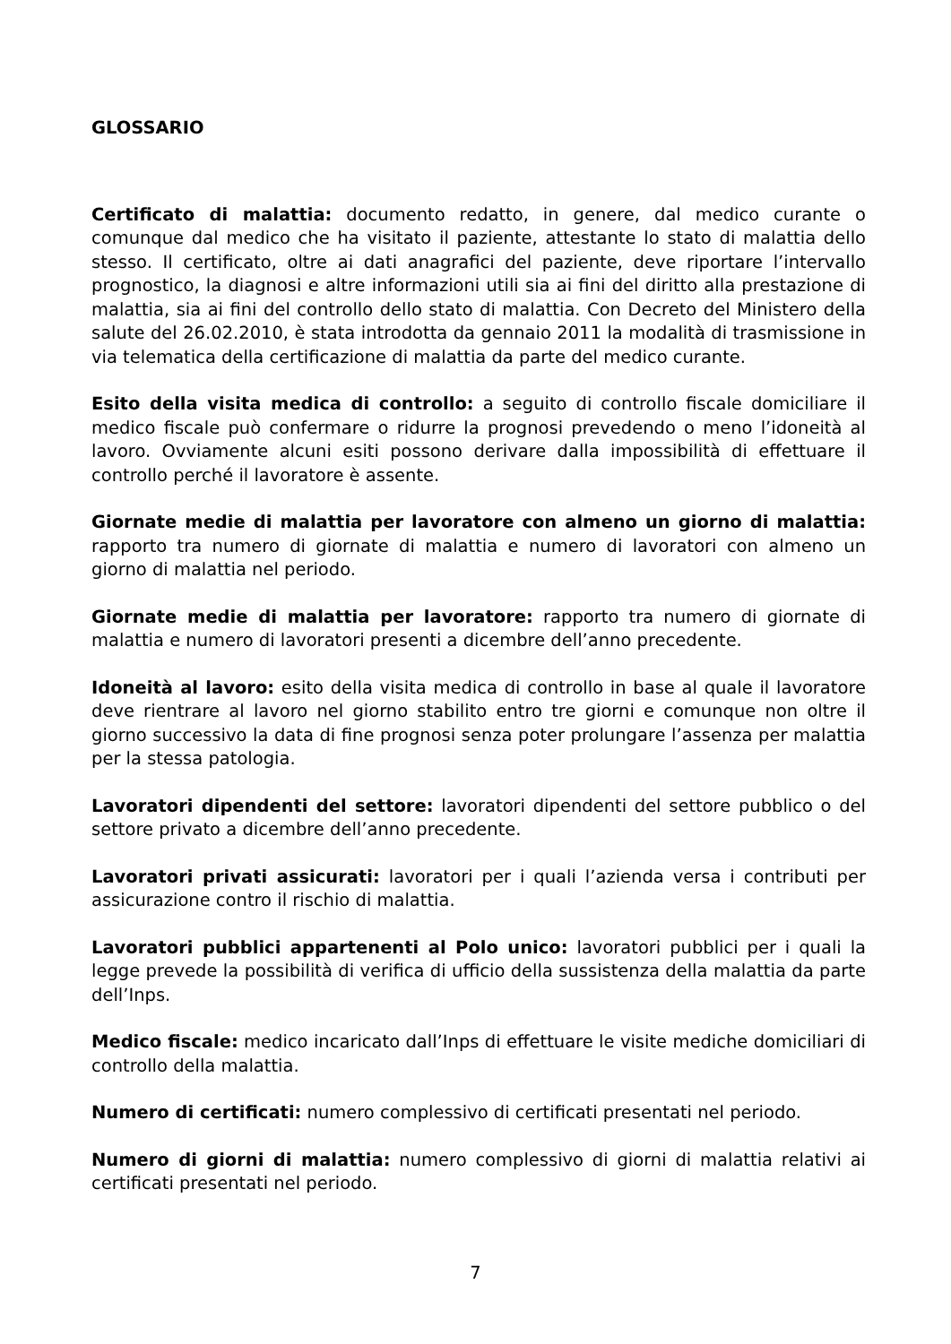GLOSSARIO
Certificato di malattia: documento redatto, in genere, dal medico curante o comunque dal medico che ha visitato il paziente, attestante lo stato di malattia dello stesso. Il certificato, oltre ai dati anagrafici del paziente, deve riportare l’intervallo prognostico, la diagnosi e altre informazioni utili sia ai fini del diritto alla prestazione di malattia, sia ai fini del controllo dello stato di malattia. Con Decreto del Ministero della salute del 26.02.2010, è stata introdotta da gennaio 2011 la modalità di trasmissione in via telematica della certificazione di malattia da parte del medico curante.
Esito della visita medica di controllo: a seguito di controllo fiscale domiciliare il medico fiscale può confermare o ridurre la prognosi prevedendo o meno l’idoneità al lavoro. Ovviamente alcuni esiti possono derivare dalla impossibilità di effettuare il controllo perché il lavoratore è assente.
Giornate medie di malattia per lavoratore con almeno un giorno di malattia: rapporto tra numero di giornate di malattia e numero di lavoratori con almeno un giorno di malattia nel periodo.
Giornate medie di malattia per lavoratore: rapporto tra numero di giornate di malattia e numero di lavoratori presenti a dicembre dell’anno precedente.
Idoneità al lavoro: esito della visita medica di controllo in base al quale il lavoratore deve rientrare al lavoro nel giorno stabilito entro tre giorni e comunque non oltre il giorno successivo la data di fine prognosi senza poter prolungare l’assenza per malattia per la stessa patologia.
Lavoratori dipendenti del settore: lavoratori dipendenti del settore pubblico o del settore privato a dicembre dell’anno precedente.
Lavoratori privati assicurati: lavoratori per i quali l’azienda versa i contributi per assicurazione contro il rischio di malattia.
Lavoratori pubblici appartenenti al Polo unico: lavoratori pubblici per i quali la legge prevede la possibilità di verifica di ufficio della sussistenza della malattia da parte dell’Inps.
Medico fiscale: medico incaricato dall’Inps di effettuare le visite mediche domiciliari di controllo della malattia.
Numero di certificati: numero complessivo di certificati presentati nel periodo.
Numero di giorni di malattia: numero complessivo di giorni di malattia relativi ai certificati presentati nel periodo.
7